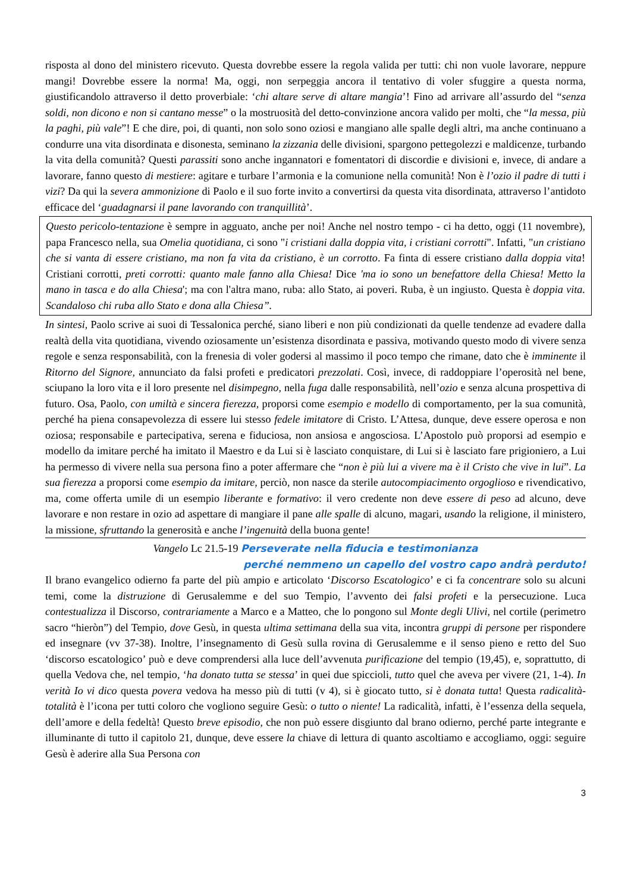risposta al dono del ministero ricevuto. Questa dovrebbe essere la regola valida per tutti: chi non vuole lavorare, neppure mangi! Dovrebbe essere la norma! Ma, oggi, non serpeggia ancora il tentativo di voler sfuggire a questa norma, giustificandolo attraverso il detto proverbiale: ‘chi altare serve di altare mangia’! Fino ad arrivare all’assurdo del “senza soldi, non dicono e non si cantano messe” o la mostruosità del detto-convinzione ancora valido per molti, che “la messa, più la paghi, più vale”! E che dire, poi, di quanti, non solo sono oziosi e mangiano alle spalle degli altri, ma anche continuano a condurre una vita disordinata e disonesta, seminano la zizzania delle divisioni, spargono pettegolezzi e maldicenze, turbando la vita della comunità? Questi parassiti sono anche ingannatori e fomentatori di discordie e divisioni e, invece, di andare a lavorare, fanno questo di mestiere: agitare e turbare l’armonia e la comunione nella comunità! Non è l’ozio il padre di tutti i vizi? Da qui la severa ammonizione di Paolo e il suo forte invito a convertirsi da questa vita disordinata, attraverso l’antidoto efficace del ‘guadagnarsi il pane lavorando con tranquillità’.
Questo pericolo-tentazione è sempre in agguato, anche per noi! Anche nel nostro tempo - ci ha detto, oggi (11 novembre), papa Francesco nella, sua Omelia quotidiana, ci sono "i cristiani dalla doppia vita, i cristiani corrotti". Infatti, "un cristiano che si vanta di essere cristiano, ma non fa vita da cristiano, è un corrotto. Fa finta di essere cristiano dalla doppia vita! Cristiani corrotti, preti corrotti: quanto male fanno alla Chiesa! Dice 'ma io sono un benefattore della Chiesa! Metto la mano in tasca e do alla Chiesa'; ma con l'altra mano, ruba: allo Stato, ai poveri. Ruba, è un ingiusto. Questa è doppia vita. Scandaloso chi ruba allo Stato e dona alla Chiesa”.
In sintesi, Paolo scrive ai suoi di Tessalonica perché, siano liberi e non più condizionati da quelle tendenze ad evadere dalla realtà della vita quotidiana, vivendo oziosamente un’esistenza disordinata e passiva, motivando questo modo di vivere senza regole e senza responsabilità, con la frenesia di voler godersi al massimo il poco tempo che rimane, dato che è imminente il Ritorno del Signore, annunciato da falsi profeti e predicatori prezzolati. Così, invece, di raddoppiare l’operosità nel bene, sciupano la loro vita e il loro presente nel disimpegno, nella fuga dalle responsabilità, nell’ozio e senza alcuna prospettiva di futuro. Osa, Paolo, con umiltà e sincera fierezza, proporsi come esempio e modello di comportamento, per la sua comunità, perché ha piena consapevolezza di essere lui stesso fedele imitatore di Cristo. L’Attesa, dunque, deve essere operosa e non oziosa; responsabile e partecipativa, serena e fiduciosa, non ansiosa e angosciosa. L’Apostolo può proporsi ad esempio e modello da imitare perché ha imitato il Maestro e da Lui si è lasciato conquistare, di Lui si è lasciato fare prigioniero, a Lui ha permesso di vivere nella sua persona fino a poter affermare che “non è più lui a vivere ma è il Cristo che vive in lui”. La sua fierezza a proporsi come esempio da imitare, perciò, non nasce da sterile autocompiacimento orgoglioso e rivendicativo, ma, come offerta umile di un esempio liberante e formativo: il vero credente non deve essere di peso ad alcuno, deve lavorare e non restare in ozio ad aspettare di mangiare il pane alle spalle di alcuno, magari, usando la religione, il ministero, la missione, sfruttando la generosità e anche l’ingenuità della buona gente!
Vangelo Lc 21.5-19 Perseverate nella fiducia e testimonianza
perché nemmeno un capello del vostro capo andrà perduto!
Il brano evangelico odierno fa parte del più ampio e articolato ‘Discorso Escatologico’ e ci fa concentrare solo su alcuni temi, come la distruzione di Gerusalemme e del suo Tempio, l’avvento dei falsi profeti e la persecuzione. Luca contestualizza il Discorso, contrariamente a Marco e a Matteo, che lo pongono sul Monte degli Ulivi, nel cortile (perimetro sacro “hieròn”) del Tempio, dove Gesù, in questa ultima settimana della sua vita, incontra gruppi di persone per rispondere ed insegnare (vv 37-38). Inoltre, l’insegnamento di Gesù sulla rovina di Gerusalemme e il senso pieno e retto del Suo ‘discorso escatologico’ può e deve comprendersi alla luce dell’avvenuta purificazione del tempio (19,45), e, soprattutto, di quella Vedova che, nel tempio, ‘ha donato tutta se stessa’ in quei due spiccioli, tutto quel che aveva per vivere (21, 1-4). In verità Io vi dico questa povera vedova ha messo più di tutti (v 4), si è giocato tutto, si è donata tutta! Questa radicalità-totalità è l’icona per tutti coloro che vogliono seguire Gesù: o tutto o niente! La radicalità, infatti, è l’essenza della sequela, dell’amore e della fedeltà! Questo breve episodio, che non può essere disgiunto dal brano odierno, perché parte integrante e illuminante di tutto il capitolo 21, dunque, deve essere la chiave di lettura di quanto ascoltiamo e accogliamo, oggi: seguire Gesù è aderire alla Sua Persona con
3